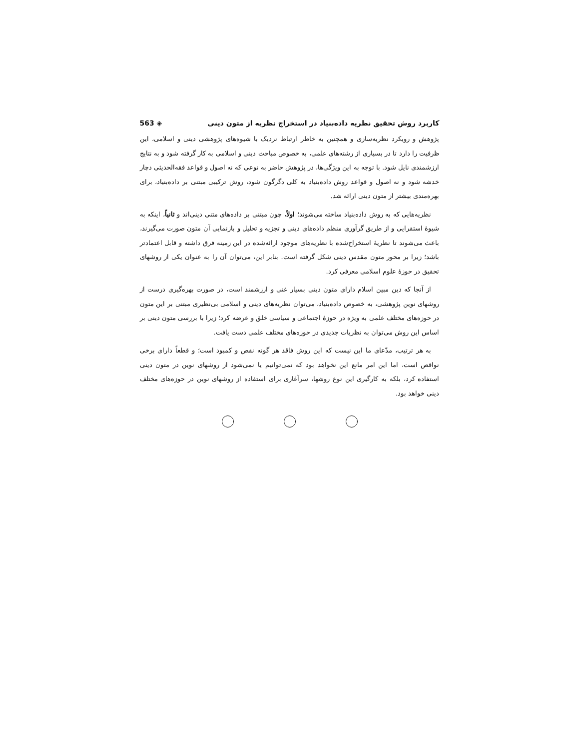کاربرد روش تحقیق نظریه داده‌بنیاد در استخراج نظریه از متون دینی ◈ 563
پژوهش و رویکرد نظریه‌سازی و همچنین به خاطر ارتباط نزدیک با شیوه‌های پژوهشی دینی و اسلامی، این ظرفیت را دارد تا در بسیاری از رشته‌های علمی، به خصوص مباحث دینی و اسلامی به کار گرفته شود و به نتایج ارزشمندی نایل شود. با توجه به این ویژگی‌ها، در پژوهش حاضر به نوعی که نه اصول و قواعد فقه‌الحدیثی دچار خدشه شود و نه اصول و قواعد روش داده‌بنیاد به کلی دگرگون شود، روش ترکیبی مبتنی بر داده‌بنیاد، برای بهره‌مندی بیشتر از متون دینی ارائه شد.
نظریه‌هایی که به روش داده‌بنیاد ساخته می‌شوند؛ اولاً، چون مبتنی بر داده‌های متنی دینی‌اند و ثانیاً، اینکه به شیوهٔ استقرایی و از طریق گرآوری منظم داده‌های دینی و تجزیه و تحلیل و بازنمایی آن متون صورت می‌گیرند، باعث می‌شوند تا نظریهٔ استخراج‌شده با نظریه‌های موجود ارائه‌شده در این زمینه فرق داشته و قابل اعتمادتر باشد؛ زیرا بر محور متون مقدس دینی شکل گرفته است. بنابر این، می‌توان آن را به عنوان یکی از روشهای تحقیق در حوزهٔ علوم اسلامی معرفی کرد.
از آنجا که دین مبین اسلام دارای متون دینی بسیار غنی و ارزشمند است، در صورت بهره‌گیری درست از روشهای نوین پژوهشی، به خصوص داده‌بنیاد، می‌توان نظریه‌های دینی و اسلامی بی‌نظیری مبتنی بر این متون در حوزه‌های مختلف علمی به ویژه در حوزهٔ اجتماعی و سیاسی خلق و عرضه کرد؛ زیرا با بررسی متون دینی بر اساس این روش می‌توان به نظریات جدیدی در حوزه‌های مختلف علمی دست یافت.
به هر ترتیب، مدّعای ما این نیست که این روش فاقد هر گونه نقص و کمبود است؛ و قطعاً دارای برخی نواقص است، اما این امر مانع این نخواهد بود که نمی‌توانیم یا نمی‌شود از روشهای نوین در متون دینی استفاده کرد، بلکه به کارگیری این نوع روشها، سرآغازی برای استفاده از روشهای نوین در حوزه‌های مختلف دینی خواهد بود.